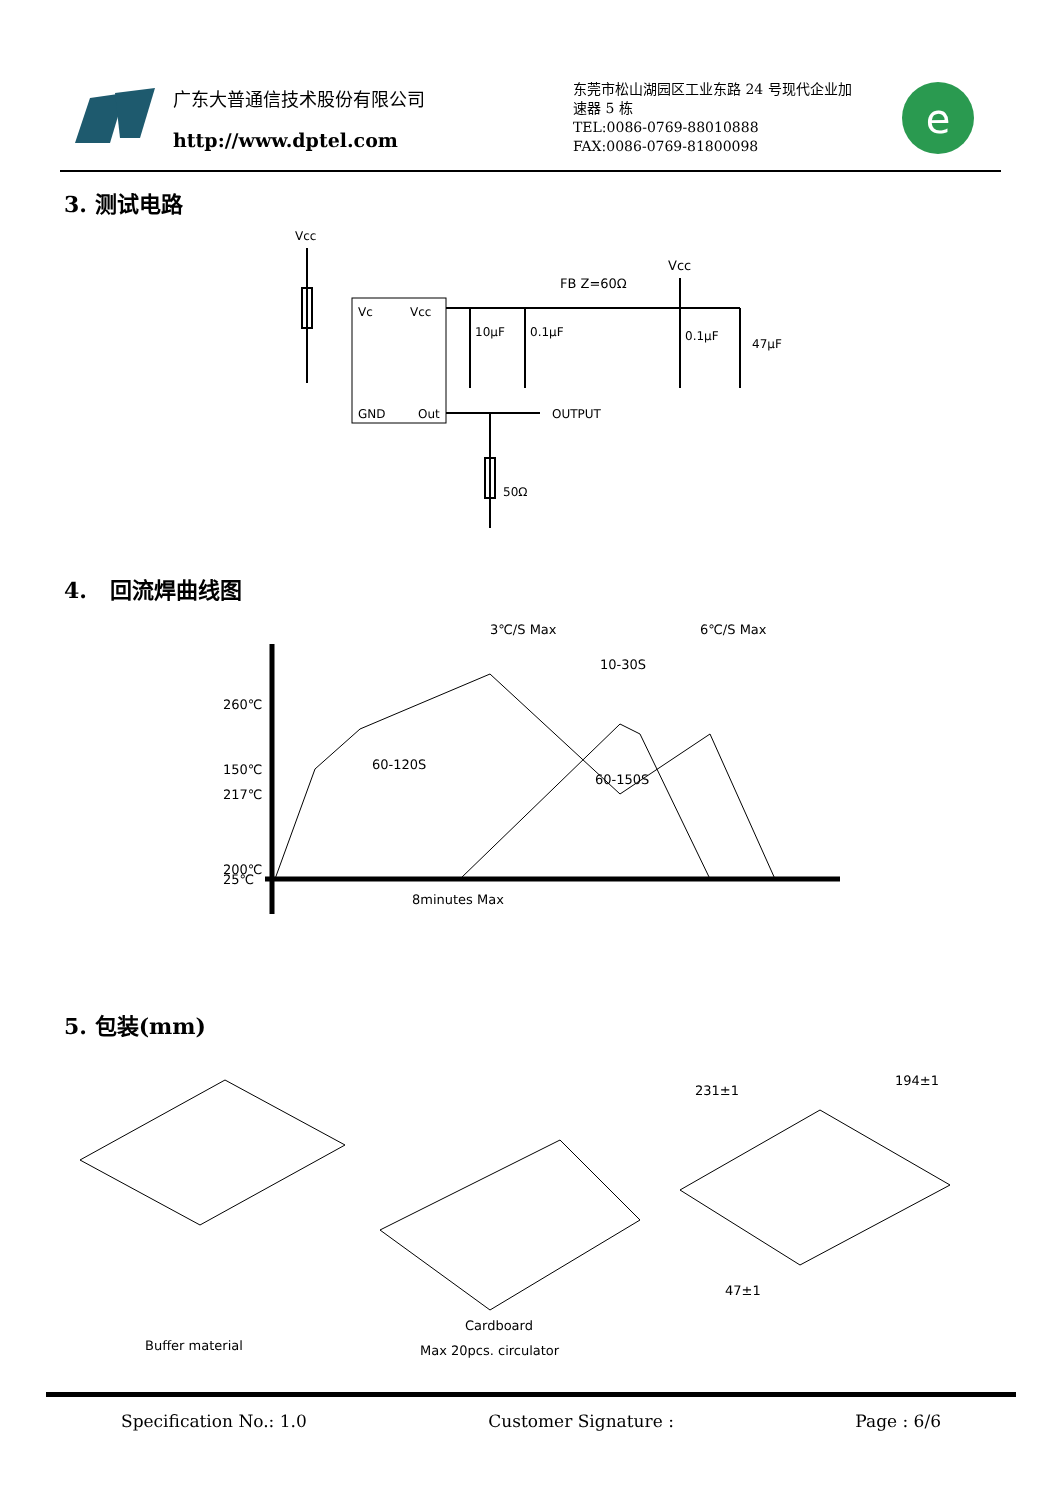广东大普通信技术股份有限公司
http://www.dptel.com
东莞市松山湖园区工业东路 24 号现代企业加速器 5 栋
TEL:0086-0769-88010888
FAX:0086-0769-81800098
e
3. 测试电路
Vcc
Vc
Vcc
GND
Out
FB Z=60Ω
Vcc
10μF
0.1μF
0.1μF
47μF
OUTPUT
50Ω
4. 回流焊曲线图
260℃
217℃
200℃
10-30S
60-120S
60-150S
8minutes Max
3℃/S Max
6℃/S Max
150℃
25℃
5. 包装(mm)
Buffer material
Cardboard
Max 20pcs. circulator
231±1
194±1
47±1
Specification No.: 1.0 Customer Signature : Page : 6/6